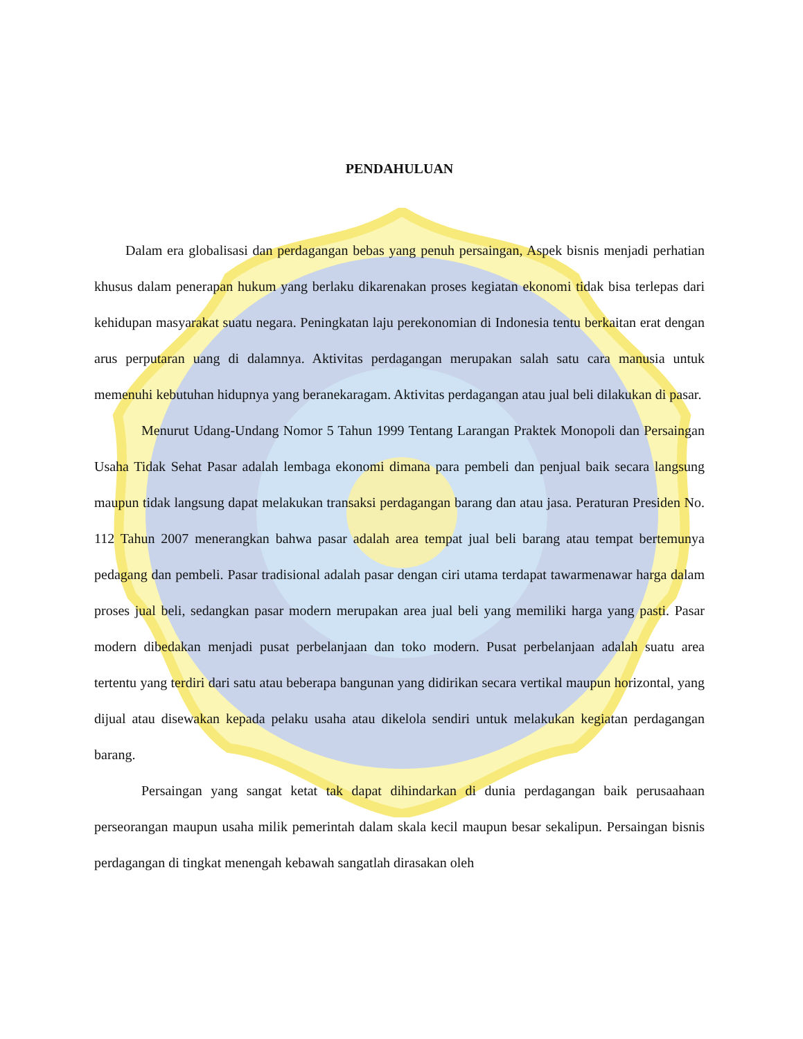PENDAHULUAN
Dalam era globalisasi dan perdagangan bebas yang penuh persaingan, Aspek bisnis menjadi perhatian khusus dalam penerapan hukum yang berlaku dikarenakan proses kegiatan ekonomi tidak bisa terlepas dari kehidupan masyarakat suatu negara. Peningkatan laju perekonomian di Indonesia tentu berkaitan erat dengan arus perputaran uang di dalamnya. Aktivitas perdagangan merupakan salah satu cara manusia untuk memenuhi kebutuhan hidupnya yang beranekaragam. Aktivitas perdagangan atau jual beli dilakukan di pasar.
Menurut Udang-Undang Nomor 5 Tahun 1999 Tentang Larangan Praktek Monopoli dan Persaingan Usaha Tidak Sehat Pasar adalah lembaga ekonomi dimana para pembeli dan penjual baik secara langsung maupun tidak langsung dapat melakukan transaksi perdagangan barang dan atau jasa. Peraturan Presiden No. 112 Tahun 2007 menerangkan bahwa pasar adalah area tempat jual beli barang atau tempat bertemunya pedagang dan pembeli. Pasar tradisional adalah pasar dengan ciri utama terdapat tawarmenawar harga dalam proses jual beli, sedangkan pasar modern merupakan area jual beli yang memiliki harga yang pasti. Pasar modern dibedakan menjadi pusat perbelanjaan dan toko modern. Pusat perbelanjaan adalah suatu area tertentu yang terdiri dari satu atau beberapa bangunan yang didirikan secara vertikal maupun horizontal, yang dijual atau disewakan kepada pelaku usaha atau dikelola sendiri untuk melakukan kegiatan perdagangan barang.
Persaingan yang sangat ketat tak dapat dihindarkan di dunia perdagangan baik perusaahaan perseorangan maupun usaha milik pemerintah dalam skala kecil maupun besar sekalipun. Persaingan bisnis perdagangan di tingkat menengah kebawah sangatlah dirasakan oleh